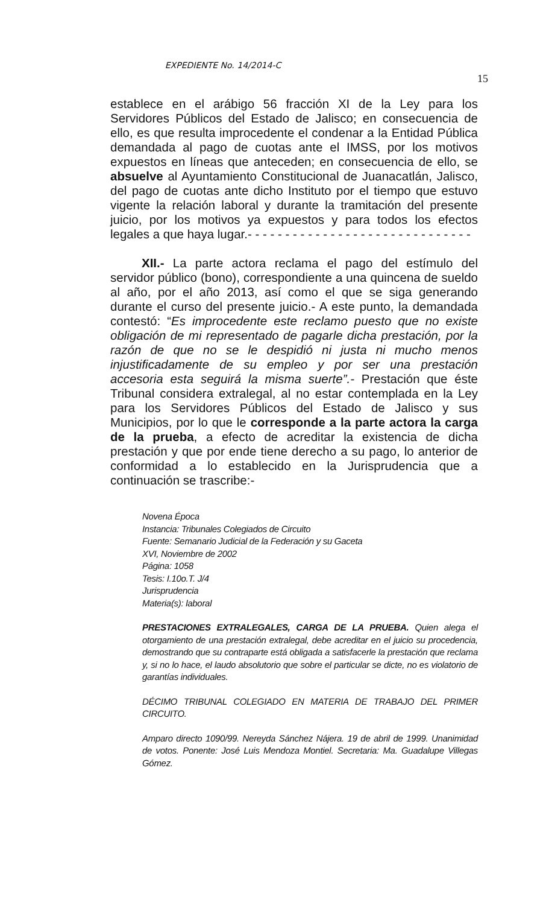EXPEDIENTE No. 14/2014-C
15
establece en el arábigo 56 fracción XI de la Ley para los Servidores Públicos del Estado de Jalisco; en consecuencia de ello, es que resulta improcedente el condenar a la Entidad Pública demandada al pago de cuotas ante el IMSS, por los motivos expuestos en líneas que anteceden; en consecuencia de ello, se absuelve al Ayuntamiento Constitucional de Juanacatlán, Jalisco, del pago de cuotas ante dicho Instituto por el tiempo que estuvo vigente la relación laboral y durante la tramitación del presente juicio, por los motivos ya expuestos y para todos los efectos legales a que haya lugar.- - - - - - - - - - - - - - - - - - - - - - - - - - - - - -
XII.- La parte actora reclama el pago del estímulo del servidor público (bono), correspondiente a una quincena de sueldo al año, por el año 2013, así como el que se siga generando durante el curso del presente juicio.- A este punto, la demandada contestó: “Es improcedente este reclamo puesto que no existe obligación de mi representado de pagarle dicha prestación, por la razón de que no se le despidió ni justa ni mucho menos injustificadamente de su empleo y por ser una prestación accesoria esta seguirá la misma suerte”.- Prestación que éste Tribunal considera extralegal, al no estar contemplada en la Ley para los Servidores Públicos del Estado de Jalisco y sus Municipios, por lo que le corresponde a la parte actora la carga de la prueba, a efecto de acreditar la existencia de dicha prestación y que por ende tiene derecho a su pago, lo anterior de conformidad a lo establecido en la Jurisprudencia que a continuación se trascribe:-
Novena Época
Instancia: Tribunales Colegiados de Circuito
Fuente: Semanario Judicial de la Federación y su Gaceta
XVI, Noviembre de 2002
Página: 1058
Tesis: I.10o.T. J/4
Jurisprudencia
Materia(s): laboral
PRESTACIONES EXTRALEGALES, CARGA DE LA PRUEBA. Quien alega el otorgamiento de una prestación extralegal, debe acreditar en el juicio su procedencia, demostrando que su contraparte está obligada a satisfacerle la prestación que reclama y, si no lo hace, el laudo absolutorio que sobre el particular se dicte, no es violatorio de garantías individuales.
DÉCIMO TRIBUNAL COLEGIADO EN MATERIA DE TRABAJO DEL PRIMER CIRCUITO.
Amparo directo 1090/99. Nereyda Sánchez Nájera. 19 de abril de 1999. Unanimidad de votos. Ponente: José Luis Mendoza Montiel. Secretaria: Ma. Guadalupe Villegas Gómez.